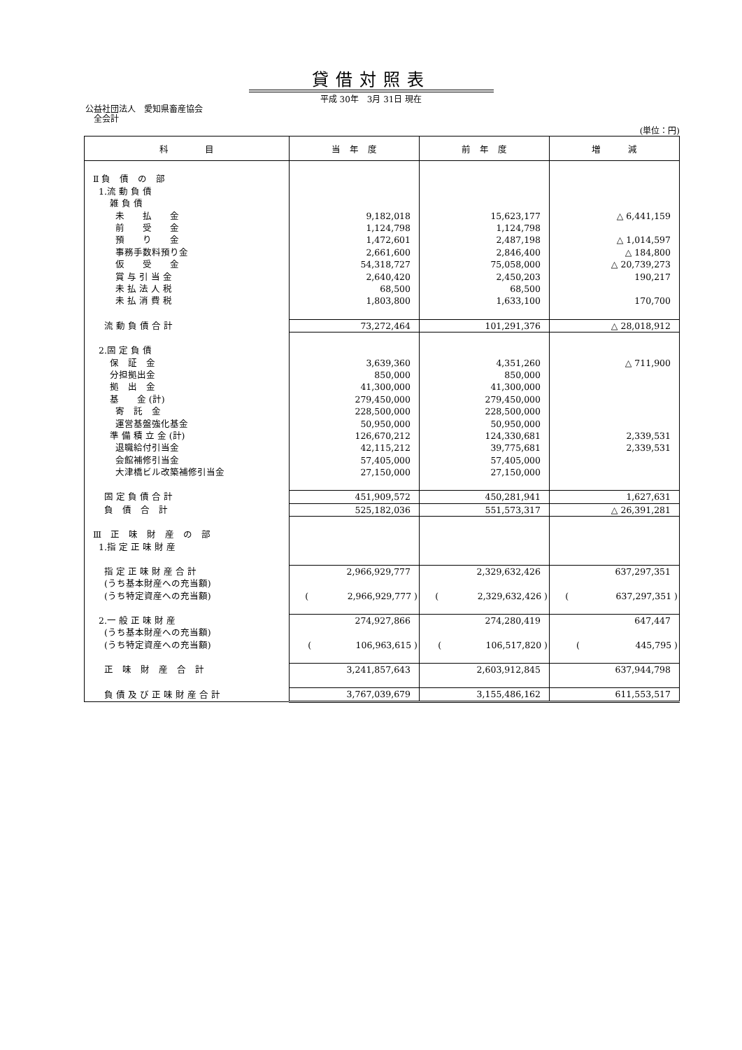貸借対照表
平成 30年　3月 31日 現在
公益社団法人　愛知県畜産協会
　全会計
(単位：円)
| 科 目 | 当 年 度 | 前 年 度 | 増 減 |
| --- | --- | --- | --- |
| Ⅱ 負 債 の 部 | | | |
| 1.流 動 負 債 | | | |
| 雑 負 債 | | | |
| 未 払 金 | 9,182,018 | 15,623,177 | △ 6,441,159 |
| 前 受 金 | 1,124,798 | 1,124,798 | |
| 預 り 金 | 1,472,601 | 2,487,198 | △ 1,014,597 |
| 事務手数料預り金 | 2,661,600 | 2,846,400 | △ 184,800 |
| 仮 受 金 | 54,318,727 | 75,058,000 | △ 20,739,273 |
| 賞 与 引 当 金 | 2,640,420 | 2,450,203 | 190,217 |
| 未 払 法 人 税 | 68,500 | 68,500 | |
| 未 払 消 費 税 | 1,803,800 | 1,633,100 | 170,700 |
| 流 動 負 債 合 計 | 73,272,464 | 101,291,376 | △ 28,018,912 |
| 2.固 定 負 債 | | | |
| 保 証 金 | 3,639,360 | 4,351,260 | △ 711,900 |
| 分担拠出金 | 850,000 | 850,000 | |
| 拠 出 金 | 41,300,000 | 41,300,000 | |
| 基 金 (計) | 279,450,000 | 279,450,000 | |
| 寄 託 金 | 228,500,000 | 228,500,000 | |
| 運営基盤強化基金 | 50,950,000 | 50,950,000 | |
| 準 備 積 立 金 (計) | 126,670,212 | 124,330,681 | 2,339,531 |
| 退職給付引当金 | 42,115,212 | 39,775,681 | 2,339,531 |
| 会館補修引当金 | 57,405,000 | 57,405,000 | |
| 大津橋ビル改築補修引当金 | 27,150,000 | 27,150,000 | |
| 固 定 負 債 合 計 | 451,909,572 | 450,281,941 | 1,627,631 |
| 負 債 合 計 | 525,182,036 | 551,573,317 | △ 26,391,281 |
| Ⅲ 正 味 財 産 の 部 | | | |
| 1.指 定 正 味 財 産 | | | |
| 指 定 正 味 財 産 合 計 | 2,966,929,777 | 2,329,632,426 | 637,297,351 |
| (うち基本財産への充当額) | | | |
| (うち特定資産への充当額) | ( 2,966,929,777 ) | ( 2,329,632,426 ) | ( 637,297,351 ) |
| 2.一 般 正 味 財 産 | 274,927,866 | 274,280,419 | 647,447 |
| (うち基本財産への充当額) | | | |
| (うち特定資産への充当額) | ( 106,963,615 ) | ( 106,517,820 ) | ( 445,795 ) |
| 正 味 財 産 合 計 | 3,241,857,643 | 2,603,912,845 | 637,944,798 |
| 負 債 及 び 正 味 財 産 合 計 | 3,767,039,679 | 3,155,486,162 | 611,553,517 |